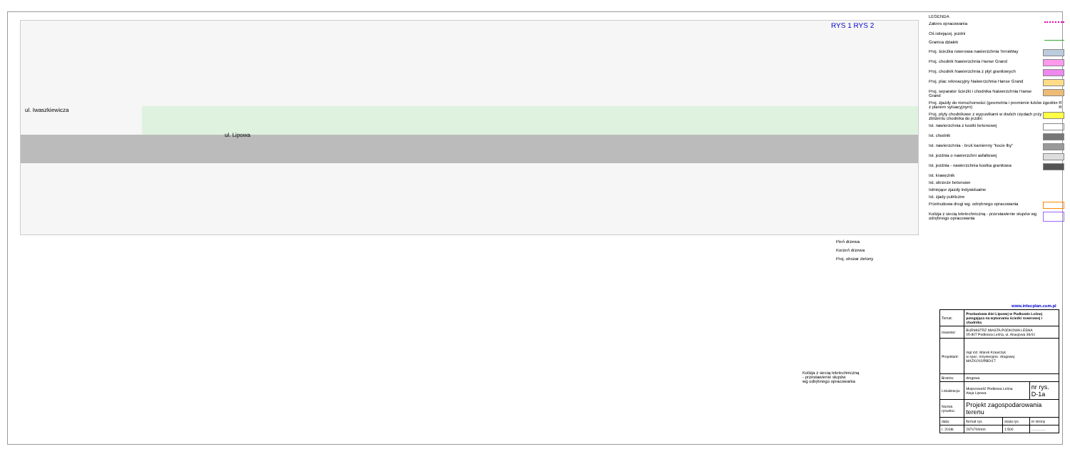ul. Iwaszkiewicza
ul. Lipowa
RYS 1 RYS 2
LEGENDA
Zakres opracowania
Oś istiejącej. jezdni
Granica działek
Proj. ścieżka rowerowa nawierzchnia TerraWay
Proj. chodnik Nawierzchnia Hanse Grand
Proj. chodnik Nawierzchnia z płyt granitowych
Proj. plac rekreacyjny Naiwerzchnia Hanse Grand
Proj. separator ścieżki i chodnika Naiwerzchnia Hanse Grand
Proj. zjazdy do nieruchomości (geometria i promienie łuków zgodnie z planem sytuacyjnym) R R
Proj. płyty chodnikowe z wypustkami w dwóch rzędach przy zbliżeniu chodnika do jezdni
Ist. nawierzchnia z kostki betonowej
Ist. chodnik
Ist. nawierzchnia - bruk kamienny "kocie łby"
Ist. jezdnia o nawierzchni asfaltowej
Ist. jezdnia - nawierzchnia kostka granitowa
Ist. krawężnik
Ist. obrzeże betonowe
Istniejące zjazdy indywidualne
Ist. zjady publiczne
Przebudowa drogi wg. odrębnego opracowania
Kolizja z siecią teletechniczną - przestawienie słupów wg odrębnego opracowania
Pień drzewa
Korzeń drzewa
Proj. obszar zielony
Kolizja z siecią teletechniczną
- przestawienie słupów
wg odrębnego opracowania
www.intecplan.com.pl
| Temat: | Przebudowa Alei Lipowej w Podkowie Leśnej polegająca na wykonaniu ścieżki rowerowej i chodnika | | | |
| Inwestor: | BURMISTRZ MIASTA PODKOWA LEŚNA 05-807 Podkowa Leśna, ul. Akacjowa 39/41 | | | |
| Projektant: | mgr inż. Marek Krawczyk w spec. inżynieryjno- drogowej MAZ/0202/PBD/17 | | | |
| Branża: | drogowa | | | |
| Lokalizacja: | Miejscowość Podkowa Leśna Aleja Lipowa | | | nr rys. D-1a |
| Nazwa rysunku: | Projekt zagospodarowania terenu | | | |
| data: | format rys. | skala rys. | nr strony | |
| I. 2018r. | 297x700mm | 1:500 | .............. | |